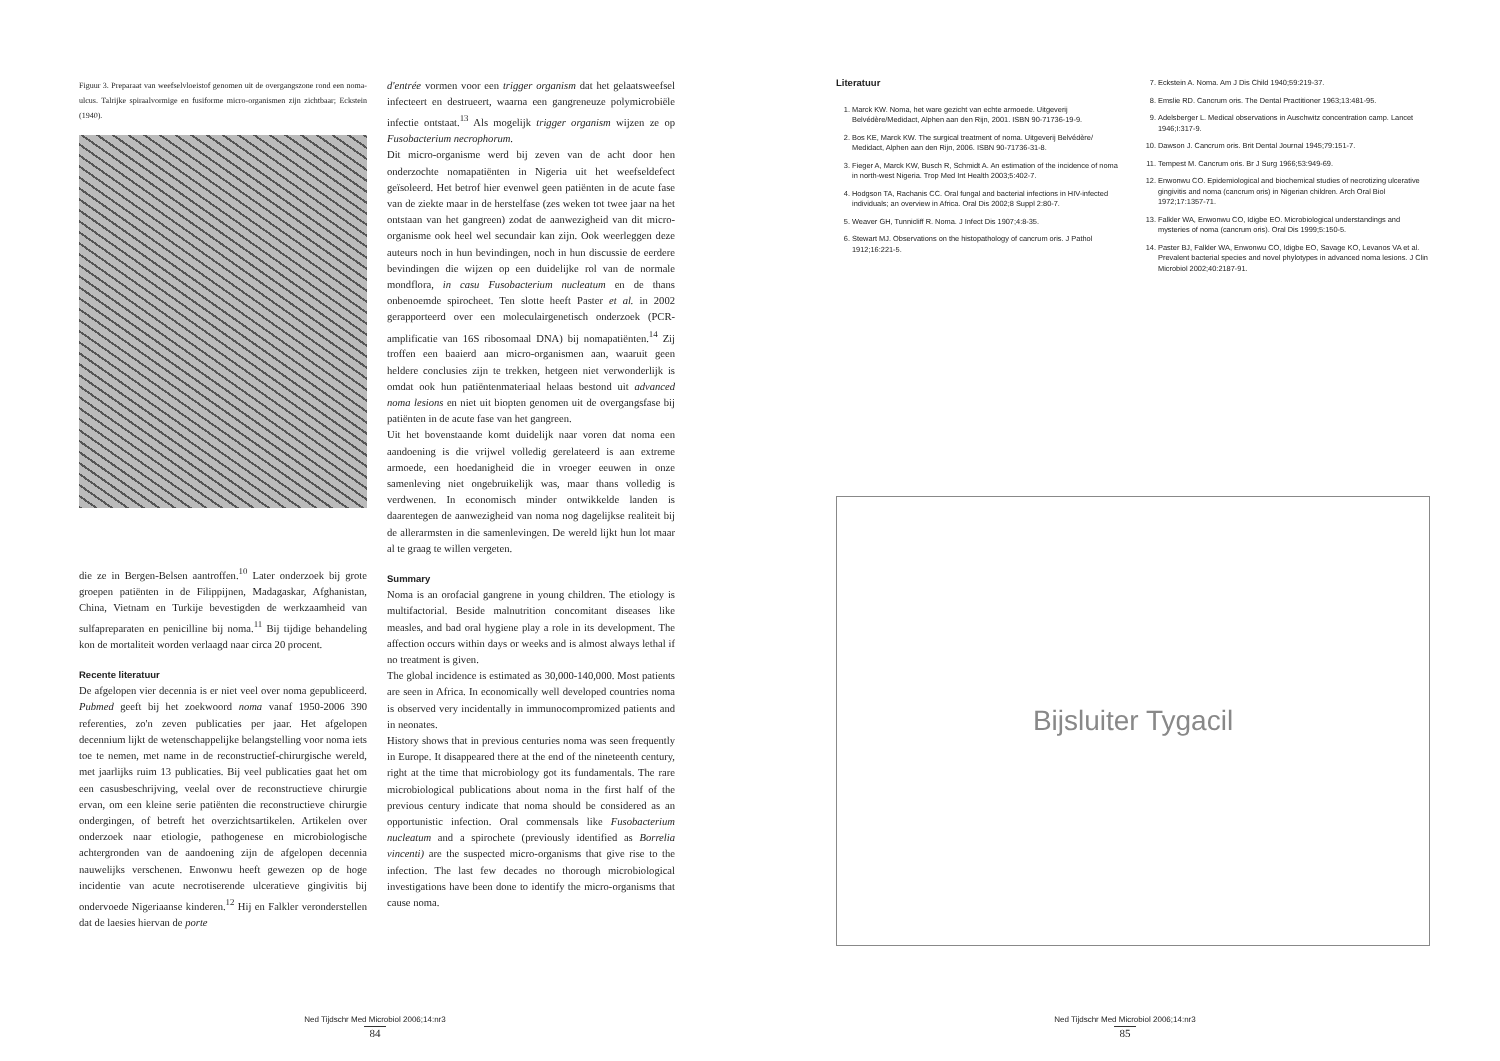Figuur 3. Preparaat van weefselvloeistof genomen uit de overgangszone rond een noma-ulcus. Talrijke spiraalvormige en fusiforme micro-organismen zijn zichtbaar; Eckstein (1940).
die ze in Bergen-Belsen aantroffen.<sup>10</sup> Later onderzoek bij grote groepen patiënten in de Filippijnen, Madagaskar, Afghanistan, China, Vietnam en Turkije bevestigden de werkzaamheid van sulfapreparaten en penicilline bij noma.<sup>11</sup> Bij tijdige behandeling kon de mortaliteit worden verlaagd naar circa 20 procent.
Recente literatuur
De afgelopen vier decennia is er niet veel over noma gepubliceerd. Pubmed geeft bij het zoekwoord noma vanaf 1950-2006 390 referenties, zo'n zeven publicaties per jaar. Het afgelopen decennium lijkt de wetenschappelijke belangstelling voor noma iets toe te nemen, met name in de reconstructief-chirurgische wereld, met jaarlijks ruim 13 publicaties. Bij veel publicaties gaat het om een casusbeschrijving, veelal over de reconstructieve chirurgie ervan, om een kleine serie patiënten die reconstructieve chirurgie ondergingen, of betreft het overzichtsartikelen. Artikelen over onderzoek naar etiologie, pathogenese en microbiologische achtergronden van de aandoening zijn de afgelopen decennia nauwelijks verschenen. Enwonwu heeft gewezen op de hoge incidentie van acute necrotiserende ulceratieve gingivitis bij ondervoede Nigeriaanse kinderen.<sup>12</sup> Hij en Falkler veronderstellen dat de laesies hiervan de porte
d'entrée vormen voor een trigger organism dat het gelaatsweefsel infecteert en destrueert, waarna een gangreneuze polymicrobiële infectie ontstaat.<sup>13</sup> Als mogelijk trigger organism wijzen ze op Fusobacterium necrophorum.
Dit micro-organisme werd bij zeven van de acht door hen onderzochte nomapatiënten in Nigeria uit het weefseldefect geïsoleerd. Het betrof hier evenwel geen patiënten in de acute fase van de ziekte maar in de herstelfase (zes weken tot twee jaar na het ontstaan van het gangreen) zodat de aanwezigheid van dit micro-organisme ook heel wel secundair kan zijn. Ook weerleggen deze auteurs noch in hun bevindingen, noch in hun discussie de eerdere bevindingen die wijzen op een duidelijke rol van de normale mondflora, in casu Fusobacterium nucleatum en de thans onbenoemde spirocheet. Ten slotte heeft Paster et al. in 2002 gerapporteerd over een moleculairgenetisch onderzoek (PCR-amplificatie van 16S ribosomaal DNA) bij nomapatiënten.<sup>14</sup> Zij troffen een baaierd aan micro-organismen aan, waaruit geen heldere conclusies zijn te trekken, hetgeen niet verwonderlijk is omdat ook hun patiëntenmateriaal helaas bestond uit advanced noma lesions en niet uit biopten genomen uit de overgangsfase bij patiënten in de acute fase van het gangreen.
Uit het bovenstaande komt duidelijk naar voren dat noma een aandoening is die vrijwel volledig gerelateerd is aan extreme armoede, een hoedanigheid die in vroeger eeuwen in onze samenleving niet ongebruikelijk was, maar thans volledig is verdwenen. In economisch minder ontwikkelde landen is daarentegen de aanwezigheid van noma nog dagelijkse realiteit bij de allerarmsten in die samenlevingen. De wereld lijkt hun lot maar al te graag te willen vergeten.
Summary
Noma is an orofacial gangrene in young children. The etiology is multifactorial. Beside malnutrition concomitant diseases like measles, and bad oral hygiene play a role in its development. The affection occurs within days or weeks and is almost always lethal if no treatment is given.
The global incidence is estimated as 30,000-140,000. Most patients are seen in Africa. In economically well developed countries noma is observed very incidentally in immunocompromized patients and in neonates.
History shows that in previous centuries noma was seen frequently in Europe. It disappeared there at the end of the nineteenth century, right at the time that microbiology got its fundamentals. The rare microbiological publications about noma in the first half of the previous century indicate that noma should be considered as an opportunistic infection. Oral commensals like Fusobacterium nucleatum and a spirochete (previously identified as Borrelia vincenti) are the suspected micro-organisms that give rise to the infection. The last few decades no thorough microbiological investigations have been done to identify the micro-organisms that cause noma.
Ned Tijdschr Med Microbiol 2006;14:nr3
84
Literatuur
1. Marck KW. Noma, het ware gezicht van echte armoede. Uitgeverij Belvédère/Medidact, Alphen aan den Rijn, 2001. ISBN 90-71736-19-9.
2. Bos KE, Marck KW. The surgical treatment of noma. Uitgeverij Belvédère/ Medidact, Alphen aan den Rijn, 2006. ISBN 90-71736-31-8.
3. Fieger A, Marck KW, Busch R, Schmidt A. An estimation of the incidence of noma in north-west Nigeria. Trop Med Int Health 2003;5:402-7.
4. Hodgson TA, Rachanis CC. Oral fungal and bacterial infections in HIV-infected individuals; an overview in Africa. Oral Dis 2002;8 Suppl 2:80-7.
5. Weaver GH, Tunnicliff R. Noma. J Infect Dis 1907;4:8-35.
6. Stewart MJ. Observations on the histopathology of cancrum oris. J Pathol 1912;16:221-5.
7. Eckstein A. Noma. Am J Dis Child 1940;59:219-37.
8. Emslie RD. Cancrum oris. The Dental Practitioner 1963;13:481-95.
9. Adelsberger L. Medical observations in Auschwitz concentration camp. Lancet 1946;I:317-9.
10. Dawson J. Cancrum oris. Brit Dental Journal 1945;79:151-7.
11. Tempest M. Cancrum oris. Br J Surg 1966;53:949-69.
12. Enwonwu CO. Epidemiological and biochemical studies of necrotizing ulcerative gingivitis and noma (cancrum oris) in Nigerian children. Arch Oral Biol 1972;17:1357-71.
13. Falkler WA, Enwonwu CO, Idigbe EO. Microbiological understandings and mysteries of noma (cancrum oris). Oral Dis 1999;5:150-5.
14. Paster BJ, Falkler WA, Enwonwu CO, Idigbe EO, Savage KO, Levanos VA et al. Prevalent bacterial species and novel phylotypes in advanced noma lesions. J Clin Microbiol 2002;40:2187-91.
Bijsluiter Tygacil
Ned Tijdschr Med Microbiol 2006;14:nr3
85